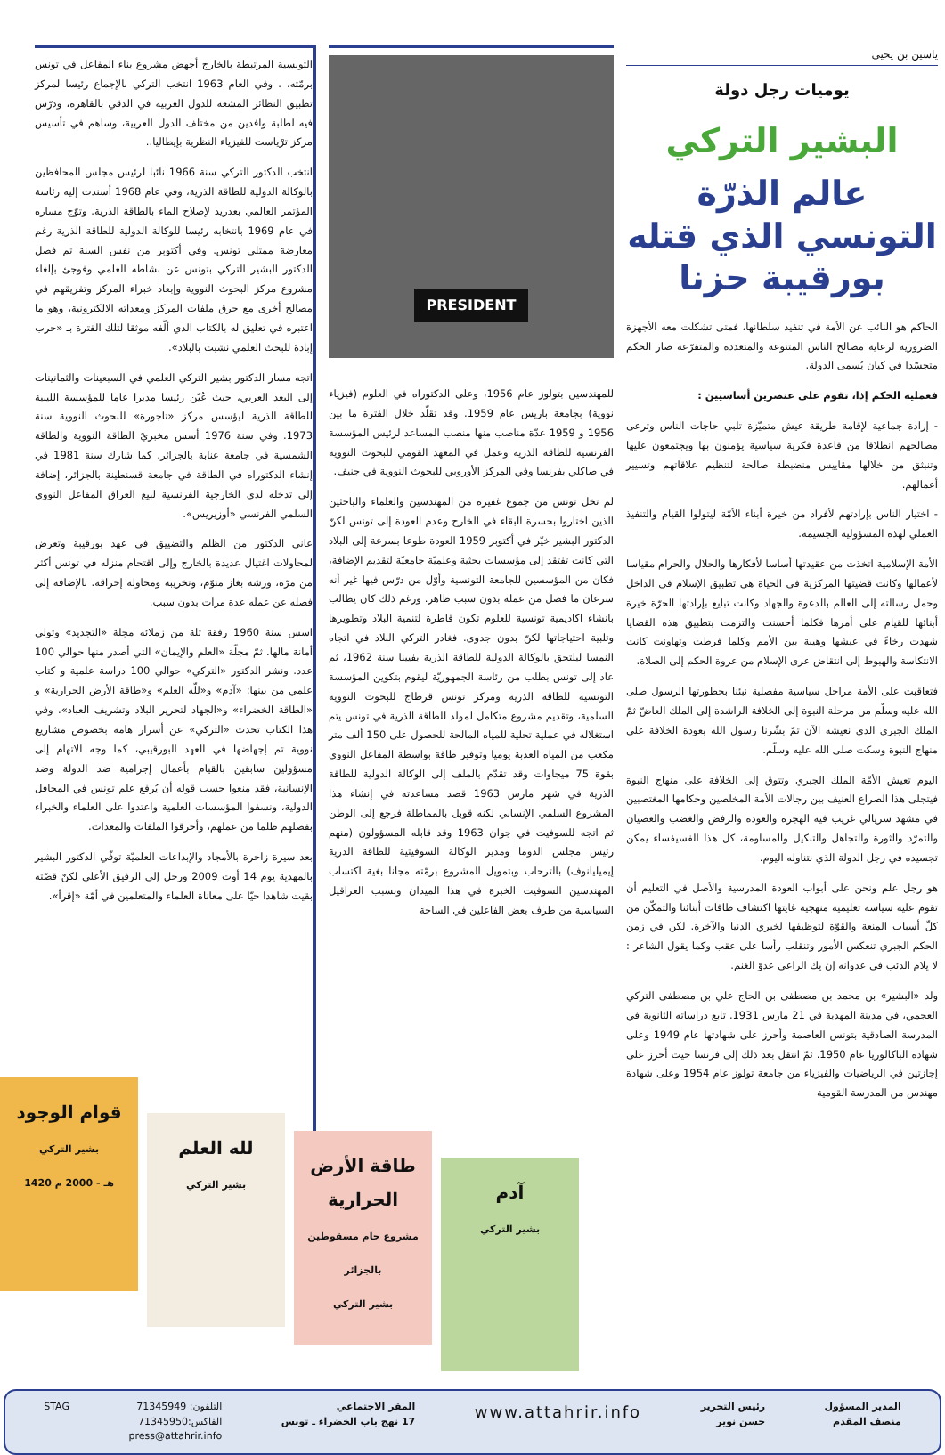ياسين بن يحيى
يوميات رجل دولة
البشير التركي
عالم الذرّة التونسي الذي قتله بورقيبة حزنا
الحاكم هو النائب عن الأمة في تنفيذ سلطانها، فمتى تشكلت معه الأجهزة الضرورية لرعاية مصالح الناس المتنوعة والمتعددة والمتفرّعة صار الحكم متجسّدا في كيان يُسمى الدولة.
فعملية الحكم إذا، تقوم على عنصرين أساسيين :
- إرادة جماعية لإقامة طريقة عيش متميّزة تلبي حاجات الناس وترعى مصالحهم انطلاقا من قاعدة فكرية سياسية يؤمنون بها ويجتمعون عليها وتنبثق من خلالها مقاييس منضبطة صالحة لتنظيم علاقاتهم وتسيير أعمالهم.
- اختيار الناس بإرادتهم لأفراد من خيرة أبناء الأمّة ليتولوا القيام والتنفيذ العملي لهذه المسؤولية الجسيمة.
الأمة الإسلامية اتخذت من عقيدتها أساسا لأفكارها والحلال والحرام مقياسا لأعمالها وكانت قضيتها المركزية في الحياة هي تطبيق الإسلام في الداخل وحمل رسالته إلى العالم بالدعوة والجهاد وكانت تبايع بإرادتها الحرّة خيرة أبنائها للقيام على أمرها فكلما أحسنت والتزمت بتطبيق هذه القضايا شهدت رخاءً في عيشها وهيبة بين الأمم وكلما فرطت وتهاونت كانت الانتكاسة والهبوط إلى انتقاض عرى الإسلام من عروة الحكم إلى الصلاة.
فتعاقبت على الأمة مراحل سياسية مفصلية نبئنا بخطورتها الرسول صلى الله عليه وسلّم من مرحلة النبوة إلى الخلافة الراشدة إلى الملك العاضّ ثمّ الملك الجبري الذي نعيشه الآن ثمّ بشّرنا رسول الله بعودة الخلافة على منهاج النبوة وسكت صلى الله عليه وسلّم.
اليوم تعيش الأمّة الملك الجبري وتتوق إلى الخلافة على منهاج النبوة فيتجلى هذا الصراع العنيف بين رجالات الأمة المخلصين وحكامها المغتصبين في مشهد سريالي غريب فيه الهجرة والعودة والرفض والغضب والعصيان والتمرّد والثورة والتجاهل والتنكيل والمساومة، كل هذا الفسيفساء يمكن تجسيده في رجل الدولة الذي نتناوله اليوم.
هو رجل علم ونحن على أبواب العودة المدرسية والأصل في التعليم أن تقوم عليه سياسة تعليمية منهجية غايتها اكتشاف طاقات أبنائنا والتمكّن من كلّ أسباب المنعة والقوّة لتوظيفها لخيري الدنيا والآخرة. لكن في زمن الحكم الجبري تنعكس الأمور وتنقلب رأسا على عقب وكما يقول الشاعر : لا يلام الذئب في عدوانه إن يك الراعي عدوّ الغنم.
ولد «البشير» بن محمد بن مصطفى بن الحاج علي بن مصطفى التركي العجمي، في مدينة المهدية في 21 مارس 1931. تابع دراساته الثانوية في المدرسة الصادقية بتونس العاصمة وأحرز على شهادتها عام 1949 وعلى شهادة الباكالوريا عام 1950. ثمّ انتقل بعد ذلك إلى فرنسا حيث أحرز على إجازتين في الرياضيات والفيزياء من جامعة تولوز عام 1954 وعلى شهادة مهندس من المدرسة القومية
PRESIDENT
للمهندسين بتولوز عام 1956، وعلى الدكتوراه في العلوم (فيزياء نووية) بجامعة باريس عام 1959. وقد تقلّد خلال الفترة ما بين 1956 و 1959 عدّة مناصب منها منصب المساعد لرئيس المؤسسة الفرنسية للطاقة الذرية وعمل في المعهد القومي للبحوث النووية في صاكلي بفرنسا وفي المركز الأوروبي للبحوث النووية في جنيف.
لم تخل تونس من جموع غفيرة من المهندسين والعلماء والباحثين الذين اختاروا بحسرة البقاء في الخارج وعدم العودة إلى تونس لكنّ الدكتور البشير خيّر في أكتوبر 1959 العودة طوعا بسرعة إلى البلاد التي كانت تفتقد إلى مؤسسات بحثية وعلميّة جامعيّة لتقديم الإضافة، فكان من المؤسسين للجامعة التونسية وأوّل من درّس فيها غير أنه سرعان ما فصل من عمله بدون سبب ظاهر. ورغم ذلك كان يطالب بانشاء اكاديمية تونسية للعلوم تكون قاطرة لتنمية البلاد وتطويرها وتلبية احتياجاتها لكنّ بدون جدوى. فغادر التركي البلاد في اتجاه النمسا ليلتحق بالوكالة الدولية للطاقة الذرية بفيينا سنة 1962، ثم عاد إلى تونس بطلب من رئاسة الجمهوريّة ليقوم بتكوين المؤسسة التونسية للطاقة الذرية ومركز تونس قرطاج للبحوث النووية السلمية، وتقديم مشروع متكامل لمولد للطاقة الذرية في تونس يتم استغلاله في عملية تحلية للمياه المالحة للحصول على 150 ألف متر مكعب من المياه العذبة يوميا وتوفير طاقة بواسطة المفاعل النووي بقوة 75 ميجاوات وقد تقدّم بالملف إلى الوكالة الدولية للطاقة الذرية في شهر مارس 1963 قصد مساعدته في إنشاء هذا المشروع السلمي الإنساني لكنه قوبل بالمماطلة فرجع إلى الوطن ثم اتجه للسوفيت في جوان 1963 وقد قابله المسؤولون (منهم رئيس مجلس الدوما ومدير الوكالة السوفيتية للطاقة الذرية إيميليانوف) بالترحاب وبتمويل المشروع برمّته مجانا بغية اكتساب المهندسين السوفيت الخبرة في هذا الميدان وبسبب العراقيل السياسية من طرف بعض الفاعلين في الساحة
التونسية المرتبطة بالخارج أجهض مشروع بناء المفاعل في تونس برمّته. . وفي العام 1963 انتخب التركي بالإجماع رئيسا لمركز تطبيق النظائر المشعة للدول العربية في الدقي بالقاهرة، ودرّس فيه لطلبة وافدين من مختلف الدول العربية، وساهم في تأسيس مركز ترْياست للفيزياء النظرية بإيطاليا..
انتخب الدكتور التركي سنة 1966 نائبا لرئيس مجلس المحافظين بالوكالة الدولية للطاقة الذرية، وفي عام 1968 أسندت إليه رئاسة المؤتمر العالمي بعدريد لإصلاح الماء بالطاقة الذرية. وتوّج مساره في عام 1969 بانتخابه رئيسا للوكالة الدولية للطاقة الذرية رغم معارضة ممثلي تونس. وفي أكتوبر من نفس السنة تم فصل الدكتور البشير التركي بتونس عن نشاطه العلمي وفوجئ بإلغاء مشروع مركز البحوث النووية وإبعاد خبراء المركز وتفريقهم في مصالح أخرى مع حرق ملفات المركز ومعداته الالكترونية، وهو ما اعتبره في تعليق له بالكتاب الذي ألّفه موثقا لتلك الفترة بـ «حرب إبادة للبحث العلمي نشبت بالبلاد».
اتجه مسار الدكتور بشير التركي العلمي في السبعينات والثمانينات إلى البعد العربي، حيث عُيّن رئيسا مديرا عاما للمؤسسة الليبية للطاقة الذرية ليؤسس مركز «تاجورة» للبحوث النووية سنة 1973. وفي سنة 1976 أسس مخبريْ الطاقة النووية والطاقة الشمسية في جامعة عنابة بالجزائر، كما شارك سنة 1981 في إنشاء الدكتوراه في الطاقة في جامعة قسنطينة بالجزائر، إضافة إلى تدخله لدى الخارجية الفرنسية لبيع العراق المفاعل النووي السلمي الفرنسي «أوزيريس».
عانى الدكتور من الظلم والتضييق في عهد بورقيبة وتعرض لمحاولات اغتيال عديدة بالخارج وإلى اقتحام منزله في تونس أكثر من مرّة، ورشه بغاز منوّم، وتخريبه ومحاولة إحراقه. بالإضافة إلى فصله عن عمله عدة مرات بدون سبب.
اسس سنة 1960 رفقة ثلة من زملائه مجلة «التجديد» وتولى أمانة مالها. ثمّ مجلّة «العلم والإيمان» التي أصدر منها حوالي 100 عدد. ونشر الدكتور «التركي» حوالي 100 دراسة علمية و كتاب علمي من بينها: «آدم» و«للّه العلم» و«طاقة الأرض الحرارية» و «الطاقة الخضراء» و«الجهاد لتحرير البلاد وتشريف العباد». وفي هذا الكتاب تحدث «التركي» عن أسرار هامة بخصوص مشاريع نووية تم إجهاضها في العهد البورقيبي، كما وجه الاتهام إلى مسؤولين سابقين بالقيام بأعمال إجرامية ضد الدولة وضد الإنسانية، فقد منعوا حسب قوله أن يُرفع علم تونس في المحافل الدولية، ونسفوا المؤسسات العلمية واعتدوا على العلماء والخبراء بفصلهم ظلما من عملهم، وأحرقوا الملفات والمعدات.
بعد سيرة زاخرة بالأمجاد والإبداعات العلميّة توفّي الدكتور البشير بالمهدية يوم 14 أوت 2009 ورحل إلى الرفيق الأعلى لكنّ قصّته بقيت شاهدا حيّا على معاناة العلماء والمتعلمين في أمّة «إقرأ».
قوام الوجود
بشير التركي
1420 هـ - 2000 م
لله العلم
بشير التركي
طاقة الأرض الحرارية
مشروع حام مسقوطين بالجزائر
بشير التركي
آدم
بشير التركي
المدير المسؤول
منصف المقدم
رئيس التحرير
حسن نوير
www.attahrir.info
المقر الاجتماعي
17 نهج باب الخضراء ـ تونس
التلفون: 71345949
الفاكس:71345950
press@attahrir.info
STAG